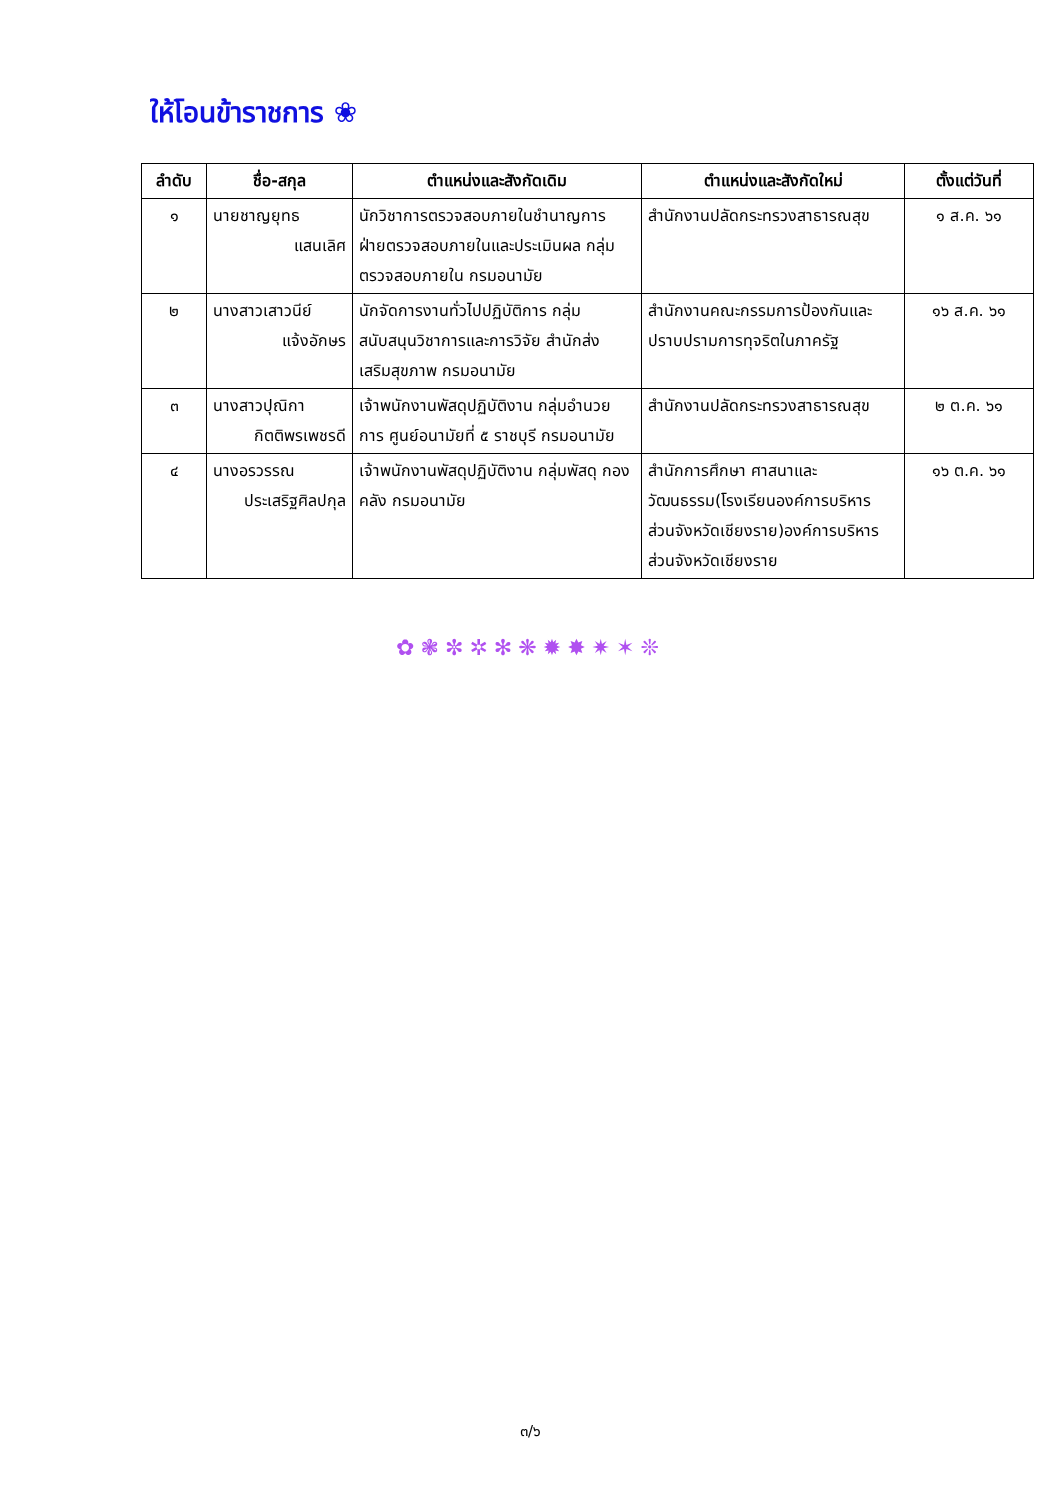ให้โอนข้าราชการ ❀
| ลำดับ | ชื่อ-สกุล | ตำแหน่งและสังกัดเดิม | ตำแหน่งและสังกัดใหม่ | ตั้งแต่วันที่ |
| --- | --- | --- | --- | --- |
| ๑ | นายชาญยุทธ แสนเลิศ | นักวิชาการตรวจสอบภายในชำนาญการ ฝ่ายตรวจสอบภายในและประเมินผล กลุ่มตรวจสอบภายใน กรมอนามัย | สำนักงานปลัดกระทรวงสาธารณสุข | ๑ ส.ค. ๖๑ |
| ๒ | นางสาวเสาวนีย์ แจ้งอักษร | นักจัดการงานทั่วไปปฏิบัติการ กลุ่มสนับสนุนวิชาการและการวิจัย สำนักส่งเสริมสุขภาพ กรมอนามัย | สำนักงานคณะกรรมการป้องกันและปราบปรามการทุจริตในภาครัฐ | ๑๖ ส.ค. ๖๑ |
| ๓ | นางสาวปุณิกา กิตติพรเพชรดี | เจ้าพนักงานพัสดุปฏิบัติงาน กลุ่มอำนวยการ ศูนย์อนามัยที่ ๕ ราชบุรี กรมอนามัย | สำนักงานปลัดกระทรวงสาธารณสุข | ๒ ต.ค. ๖๑ |
| ๔ | นางอรวรรณ ประเสริฐศิลปกุล | เจ้าพนักงานพัสดุปฏิบัติงาน กลุ่มพัสดุ กองคลัง กรมอนามัย | สำนักการศึกษา ศาสนาและวัฒนธรรม(โรงเรียนองค์การบริหารส่วนจังหวัดเชียงราย)องค์การบริหารส่วนจังหวัดเชียงราย | ๑๖ ต.ค. ๖๑ |
✿❃✼✲✻❋✹✸✷✶❊
๓/๖